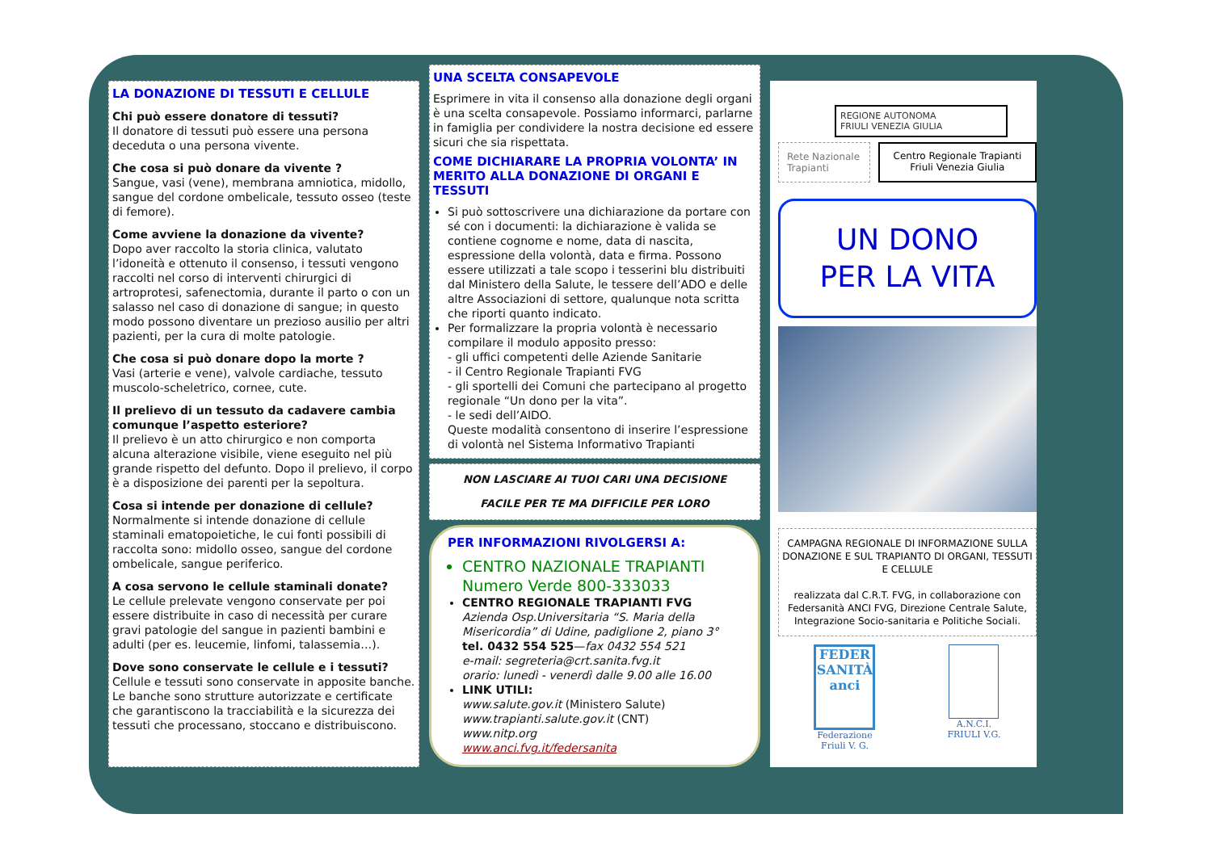LA DONAZIONE DI TESSUTI E CELLULE
Chi può essere donatore di tessuti?
Il donatore di tessuti può essere una persona deceduta o una persona vivente.
Che cosa si può donare da vivente ?
Sangue, vasi (vene), membrana amniotica, midollo, sangue del cordone ombelicale, tessuto osseo (teste di femore).
Come avviene la donazione da vivente?
Dopo aver raccolto la storia clinica, valutato l’idoneità e ottenuto il consenso, i tessuti vengono raccolti nel corso di interventi chirurgici di artroprotesi, safenectomia, durante il parto o con un salasso nel caso di donazione di sangue; in questo modo possono diventare un prezioso ausilio per altri pazienti, per la cura di molte patologie.
Che cosa si può donare dopo la morte ?
Vasi (arterie e vene), valvole cardiache, tessuto muscolo-scheletrico, cornee, cute.
Il prelievo di un tessuto da cadavere cambia comunque l’aspetto esteriore?
Il prelievo è un atto chirurgico e non comporta alcuna alterazione visibile, viene eseguito nel più grande rispetto del defunto. Dopo il prelievo, il corpo è a disposizione dei parenti per la sepoltura.
Cosa si intende per donazione di cellule?
Normalmente si intende donazione di cellule staminali ematopoietiche, le cui fonti possibili di raccolta sono: midollo osseo, sangue del cordone ombelicale, sangue periferico.
A cosa servono le cellule staminali donate?
Le cellule prelevate vengono conservate per poi essere distribuite in caso di necessità per curare gravi patologie del sangue in pazienti bambini e adulti (per es. leucemie, linfomi, talassemia…).
Dove sono conservate le cellule e i tessuti?
Cellule e tessuti sono conservate in apposite banche.
Le banche sono strutture autorizzate e certificate che garantiscono la tracciabilità e la sicurezza dei tessuti che processano, stoccano e distribuiscono.
UNA SCELTA CONSAPEVOLE
Esprimere in vita il consenso alla donazione degli organi è una scelta consapevole. Possiamo informarci, parlarne in famiglia per condividere la nostra decisione ed essere sicuri che sia rispettata.
COME DICHIARARE LA PROPRIA VOLONTA’ IN MERITO ALLA DONAZIONE DI ORGANI E TESSUTI
Si può sottoscrivere una dichiarazione da portare con sé con i documenti: la dichiarazione è valida se contiene cognome e nome, data di nascita, espressione della volontà, data e firma. Possono essere utilizzati a tale scopo i tesserini blu distribuiti dal Ministero della Salute, le tessere dell’ADO e delle altre Associazioni di settore, qualunque nota scritta che riporti quanto indicato.
Per formalizzare la propria volontà è necessario compilare il modulo apposito presso:
- gli uffici competenti delle Aziende Sanitarie
- il Centro Regionale Trapianti FVG
- gli sportelli dei Comuni che partecipano al progetto regionale “Un dono per la vita”.
- le sedi dell’AIDO.
Queste modalità consentono di inserire l’espressione di volontà nel Sistema Informativo Trapianti
NON LASCIARE AI TUOI CARI UNA DECISIONE
FACILE PER TE MA DIFFICILE PER LORO
PER INFORMAZIONI RIVOLGERSI A:
CENTRO NAZIONALE TRAPIANTI
Numero Verde 800-333033
CENTRO REGIONALE TRAPIANTI FVG
Azienda Osp.Universitaria “S. Maria della Misericordia” di Udine, padiglione 2, piano 3°
tel. 0432 554 525—fax 0432 554 521
e-mail: segreteria@crt.sanita.fvg.it
orario: lunedì - venerdì dalle 9.00 alle 16.00
LINK UTILI:
www.salute.gov.it (Ministero Salute)
www.trapianti.salute.gov.it (CNT)
www.nitp.org
www.anci.fvg.it/federsanita
REGIONE AUTONOMA
FRIULI VENEZIA GIULIA
Rete Nazionale Trapianti Centro Regionale Trapianti Friuli Venezia Giulia
UN DONO
PER LA VITA
CAMPAGNA REGIONALE DI INFORMAZIONE SULLA DONAZIONE E SUL TRAPIANTO DI ORGANI, TESSUTI E CELLULE
realizzata dal C.R.T. FVG, in collaborazione con Federsanità ANCI FVG, Direzione Centrale Salute, Integrazione Socio-sanitaria e Politiche Sociali.
FEDER SANITÀ anci
Federazione
Friuli V. G.
A.N.C.I.
FRIULI V.G.